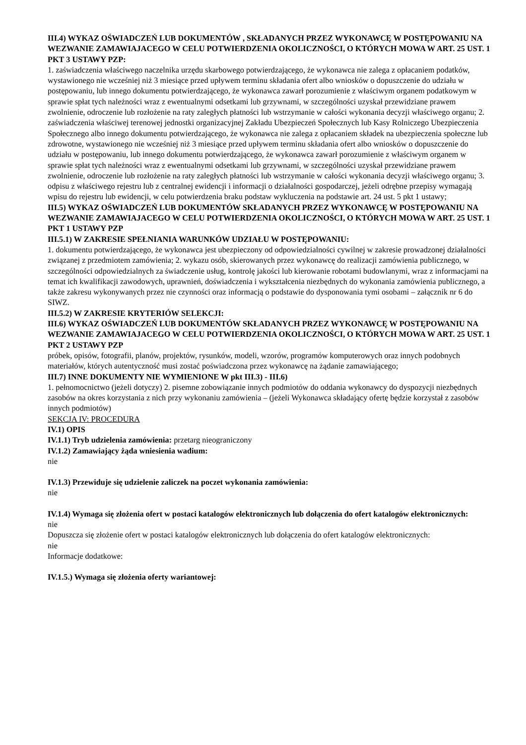III.4) WYKAZ OŚWIADCZEŃ LUB DOKUMENTÓW , SKŁADANYCH PRZEZ WYKONAWCĘ W POSTĘPOWANIU NA WEZWANIE ZAMAWIAJACEGO W CELU POTWIERDZENIA OKOLICZNOŚCI, O KTÓRYCH MOWA W ART. 25 UST. 1 PKT 3 USTAWY PZP:
1. zaświadczenia właściwego naczelnika urzędu skarbowego potwierdzającego, że wykonawca nie zalega z opłacaniem podatków, wystawionego nie wcześniej niż 3 miesiące przed upływem terminu składania ofert albo wniosków o dopuszczenie do udziału w postępowaniu, lub innego dokumentu potwierdzającego, że wykonawca zawarł porozumienie z właściwym organem podatkowym w sprawie spłat tych należności wraz z ewentualnymi odsetkami lub grzywnami, w szczególności uzyskał przewidziane prawem zwolnienie, odroczenie lub rozłożenie na raty zaległych płatności lub wstrzymanie w całości wykonania decyzji właściwego organu; 2. zaświadczenia właściwej terenowej jednostki organizacyjnej Zakładu Ubezpieczeń Społecznych lub Kasy Rolniczego Ubezpieczenia Społecznego albo innego dokumentu potwierdzającego, że wykonawca nie zalega z opłacaniem składek na ubezpieczenia społeczne lub zdrowotne, wystawionego nie wcześniej niż 3 miesiące przed upływem terminu składania ofert albo wniosków o dopuszczenie do udziału w postępowaniu, lub innego dokumentu potwierdzającego, że wykonawca zawarł porozumienie z właściwym organem w sprawie spłat tych należności wraz z ewentualnymi odsetkami lub grzywnami, w szczególności uzyskał przewidziane prawem zwolnienie, odroczenie lub rozłożenie na raty zaległych płatności lub wstrzymanie w całości wykonania decyzji właściwego organu; 3. odpisu z właściwego rejestru lub z centralnej ewidencji i informacji o działalności gospodarczej, jeżeli odrębne przepisy wymagają wpisu do rejestru lub ewidencji, w celu potwierdzenia braku podstaw wykluczenia na podstawie art. 24 ust. 5 pkt 1 ustawy;
III.5) WYKAZ OŚWIADCZEŃ LUB DOKUMENTÓW SKŁADANYCH PRZEZ WYKONAWCĘ W POSTĘPOWANIU NA WEZWANIE ZAMAWIAJACEGO W CELU POTWIERDZENIA OKOLICZNOŚCI, O KTÓRYCH MOWA W ART. 25 UST. 1 PKT 1 USTAWY PZP
III.5.1) W ZAKRESIE SPEŁNIANIA WARUNKÓW UDZIAŁU W POSTĘPOWANIU:
1. dokumentu potwierdzającego, że wykonawca jest ubezpieczony od odpowiedzialności cywilnej w zakresie prowadzonej działalności związanej z przedmiotem zamówienia; 2. wykazu osób, skierowanych przez wykonawcę do realizacji zamówienia publicznego, w szczególności odpowiedzialnych za świadczenie usług, kontrolę jakości lub kierowanie robotami budowlanymi, wraz z informacjami na temat ich kwalifikacji zawodowych, uprawnień, doświadczenia i wykształcenia niezbędnych do wykonania zamówienia publicznego, a także zakresu wykonywanych przez nie czynności oraz informacją o podstawie do dysponowania tymi osobami – załącznik nr 6 do SIWZ.
III.5.2) W ZAKRESIE KRYTERIÓW SELEKCJI:
III.6) WYKAZ OŚWIADCZEŃ LUB DOKUMENTÓW SKŁADANYCH PRZEZ WYKONAWCĘ W POSTĘPOWANIU NA WEZWANIE ZAMAWIAJACEGO W CELU POTWIERDZENIA OKOLICZNOŚCI, O KTÓRYCH MOWA W ART. 25 UST. 1 PKT 2 USTAWY PZP
próbek, opisów, fotografii, planów, projektów, rysunków, modeli, wzorów, programów komputerowych oraz innych podobnych materiałów, których autentyczność musi zostać poświadczona przez wykonawcę na żądanie zamawiającego;
III.7) INNE DOKUMENTY NIE WYMIENIONE W pkt III.3) - III.6)
1. pełnomocnictwo (jeżeli dotyczy) 2. pisemne zobowiązanie innych podmiotów do oddania wykonawcy do dyspozycji niezbędnych zasobów na okres korzystania z nich przy wykonaniu zamówienia – (jeżeli Wykonawca składający ofertę będzie korzystał z zasobów innych podmiotów)
SEKCJA IV: PROCEDURA
IV.1) OPIS
IV.1.1) Tryb udzielenia zamówienia: przetarg nieograniczony
IV.1.2) Zamawiający żąda wniesienia wadium:
nie
IV.1.3) Przewiduje się udzielenie zaliczek na poczet wykonania zamówienia:
nie
IV.1.4) Wymaga się złożenia ofert w postaci katalogów elektronicznych lub dołączenia do ofert katalogów elektronicznych:
nie
Dopuszcza się złożenie ofert w postaci katalogów elektronicznych lub dołączenia do ofert katalogów elektronicznych:
nie
Informacje dodatkowe:
IV.1.5.) Wymaga się złożenia oferty wariantowej: